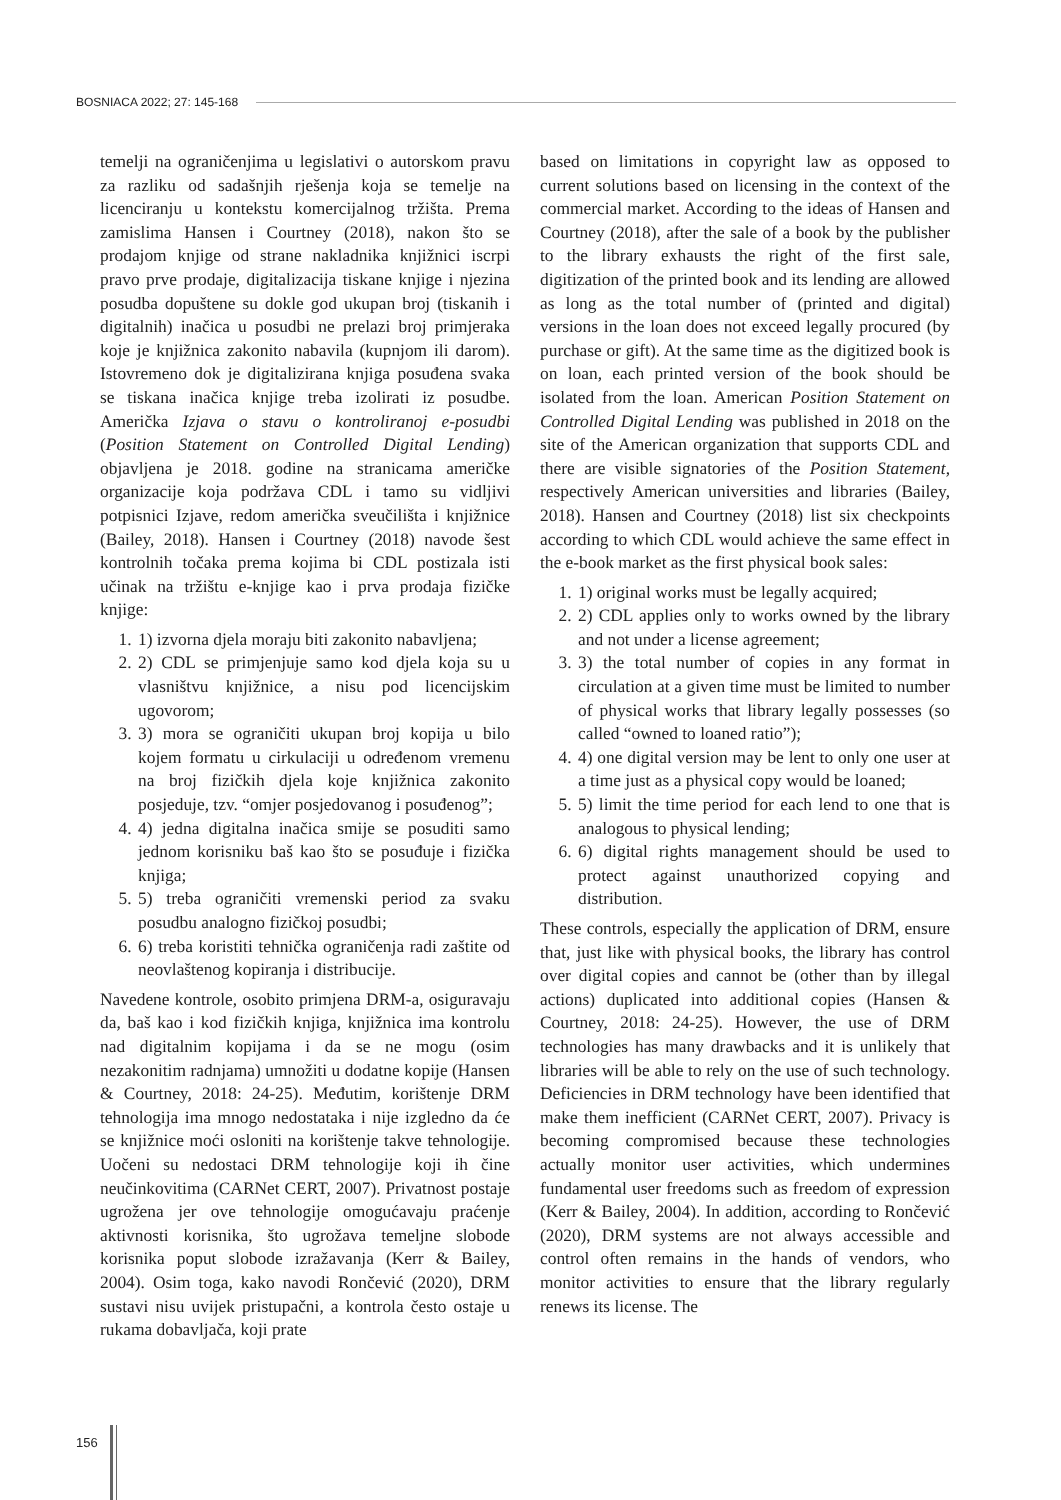BOSNIACA 2022; 27: 145-168
temelji na ograničenjima u legislativi o autorskom pravu za razliku od sadašnjih rješenja koja se temelje na licenciranju u kontekstu komercijalnog tržišta. Prema zamislima Hansen i Courtney (2018), nakon što se prodajom knjige od strane nakladnika knjižnici iscrpi pravo prve prodaje, digitalizacija tiskane knjige i njezina posudba dopuštene su dokle god ukupan broj (tiskanih i digitalnih) inačica u posudbi ne prelazi broj primjeraka koje je knjižnica zakonito nabavila (kupnjom ili darom). Istovremeno dok je digitalizirana knjiga posuđena svaka se tiskana inačica knjige treba izolirati iz posudbe. Američka Izjava o stavu o kontroliranoj e-posudbi (Position Statement on Controlled Digital Lending) objavljena je 2018. godine na stranicama američke organizacije koja podržava CDL i tamo su vidljivi potpisnici Izjave, redom američka sveučilišta i knjižnice (Bailey, 2018). Hansen i Courtney (2018) navode šest kontrolnih točaka prema kojima bi CDL postizala isti učinak na tržištu e-knjige kao i prva prodaja fizičke knjige:
1. 1) izvorna djela moraju biti zakonito nabavljena;
2. 2) CDL se primjenjuje samo kod djela koja su u vlasništvu knjižnice, a nisu pod licencijskim ugovorom;
3. 3) mora se ograničiti ukupan broj kopija u bilo kojem formatu u cirkulaciji u određenom vremenu na broj fizičkih djela koje knjižnica zakonito posjeduje, tzv. “omjer posjedovanog i posuđenog”;
4. 4) jedna digitalna inačica smije se posuditi samo jednom korisniku baš kao što se posuđuje i fizička knjiga;
5. 5) treba ograničiti vremenski period za svaku posudbu analogno fizičkoj posudbi;
6. 6) treba koristiti tehnička ograničenja radi zaštite od neovlaštenog kopiranja i distribucije.
Navedene kontrole, osobito primjena DRM-a, osiguravaju da, baš kao i kod fizičkih knjiga, knjižnica ima kontrolu nad digitalnim kopijama i da se ne mogu (osim nezakonitim radnjama) umnožiti u dodatne kopije (Hansen & Courtney, 2018: 24-25). Međutim, korištenje DRM tehnologija ima mnogo nedostataka i nije izgledno da će se knjižnice moći osloniti na korištenje takve tehnologije. Uočeni su nedostaci DRM tehnologije koji ih čine neučinkovitima (CARNet CERT, 2007). Privatnost postaje ugrožena jer ove tehnologije omogućavaju praćenje aktivnosti korisnika, što ugrožava temeljne slobode korisnika poput slobode izražavanja (Kerr & Bailey, 2004). Osim toga, kako navodi Rončević (2020), DRM sustavi nisu uvijek pristupačni, a kontrola često ostaje u rukama dobavljača, koji prate
based on limitations in copyright law as opposed to current solutions based on licensing in the context of the commercial market. According to the ideas of Hansen and Courtney (2018), after the sale of a book by the publisher to the library exhausts the right of the first sale, digitization of the printed book and its lending are allowed as long as the total number of (printed and digital) versions in the loan does not exceed legally procured (by purchase or gift). At the same time as the digitized book is on loan, each printed version of the book should be isolated from the loan. American Position Statement on Controlled Digital Lending was published in 2018 on the site of the American organization that supports CDL and there are visible signatories of the Position Statement, respectively American universities and libraries (Bailey, 2018). Hansen and Courtney (2018) list six checkpoints according to which CDL would achieve the same effect in the e-book market as the first physical book sales:
1. 1) original works must be legally acquired;
2. 2) CDL applies only to works owned by the library and not under a license agreement;
3. 3) the total number of copies in any format in circulation at a given time must be limited to number of physical works that library legally possesses (so called “owned to loaned ratio”);
4. 4) one digital version may be lent to only one user at a time just as a physical copy would be loaned;
5. 5) limit the time period for each lend to one that is analogous to physical lending;
6. 6) digital rights management should be used to protect against unauthorized copying and distribution.
These controls, especially the application of DRM, ensure that, just like with physical books, the library has control over digital copies and cannot be (other than by illegal actions) duplicated into additional copies (Hansen & Courtney, 2018: 24-25). However, the use of DRM technologies has many drawbacks and it is unlikely that libraries will be able to rely on the use of such technology. Deficiencies in DRM technology have been identified that make them inefficient (CARNet CERT, 2007). Privacy is becoming compromised because these technologies actually monitor user activities, which undermines fundamental user freedoms such as freedom of expression (Kerr & Bailey, 2004). In addition, according to Rončević (2020), DRM systems are not always accessible and control often remains in the hands of vendors, who monitor activities to ensure that the library regularly renews its license. The
156